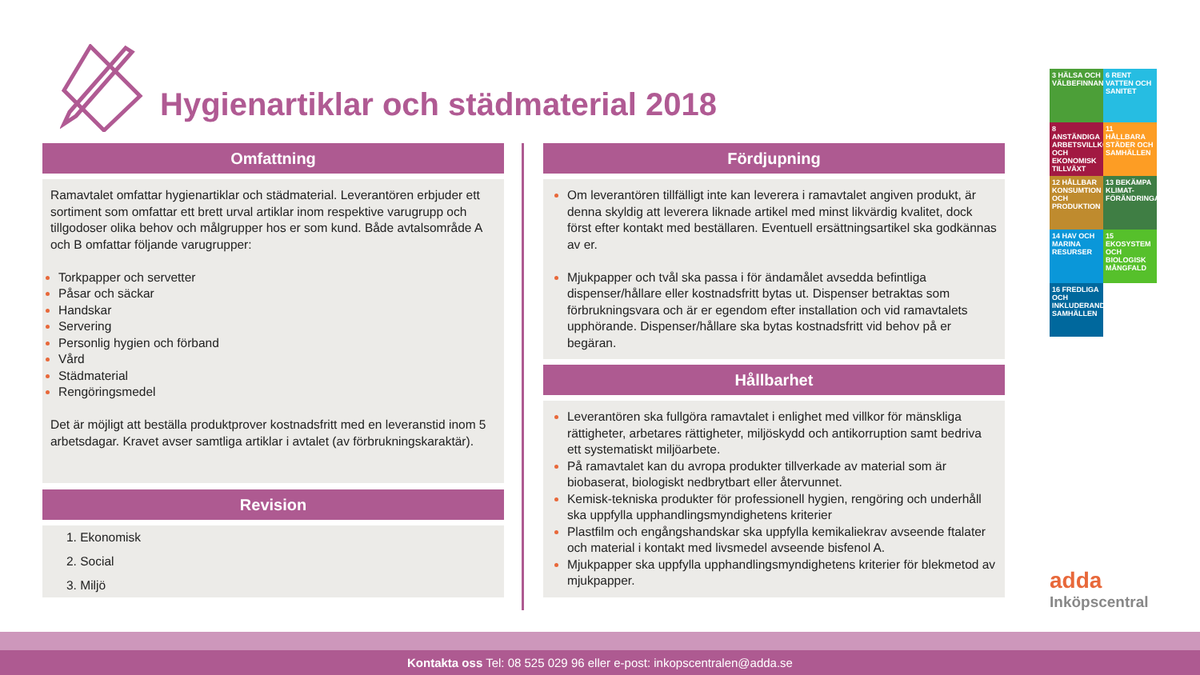Hygienartiklar och städmaterial 2018
Omfattning
Ramavtalet omfattar hygienartiklar och städmaterial. Leverantören erbjuder ett sortiment som omfattar ett brett urval artiklar inom respektive varugrupp och tillgodoser olika behov och målgrupper hos er som kund. Både avtalsområde A och B omfattar följande varugrupper:
Torkpapper och servetter
Påsar och säckar
Handskar
Servering
Personlig hygien och förband
Vård
Städmaterial
Rengöringsmedel
Det är möjligt att beställa produktprover kostnadsfritt med en leveranstid inom 5 arbetsdagar. Kravet avser samtliga artiklar i avtalet (av förbrukningskaraktär).
Revision
1. Ekonomisk
2. Social
3. Miljö
Fördjupning
Om leverantören tillfälligt inte kan leverera i ramavtalet angiven produkt, är denna skyldig att leverera liknade artikel med minst likvärdig kvalitet, dock först efter kontakt med beställaren. Eventuell ersättningsartikel ska godkännas av er.
Mjukpapper och tvål ska passa i för ändamålet avsedda befintliga dispenser/hållare eller kostnadsfritt bytas ut. Dispenser betraktas som förbrukningsvara och är er egendom efter installation och vid ramavtalets upphörande. Dispenser/hållare ska bytas kostnadsfritt vid behov på er begäran.
Hållbarhet
Leverantören ska fullgöra ramavtalet i enlighet med villkor för mänskliga rättigheter, arbetares rättigheter, miljöskydd och antikorruption samt bedriva ett systematiskt miljöarbete.
På ramavtalet kan du avropa produkter tillverkade av material som är biobaserat, biologiskt nedbrytbart eller återvunnet.
Kemisk-tekniska produkter för professionell hygien, rengöring och underhåll ska uppfylla upphandlingsmyndighetens kriterier
Plastfilm och engångshandskar ska uppfylla kemikaliekrav avseende ftalater och material i kontakt med livsmedel avseende bisfenol A.
Mjukpapper ska uppfylla upphandlingsmyndighetens kriterier för blekmetod av mjukpapper.
3 HÄLSA OCH VÄLBEFINNANDE
6 RENT VATTEN OCH SANITET
8 ANSTÄNDIGA ARBETSVILLKOR OCH EKONOMISK TILLVÄXT
11 HÅLLBARA STÄDER OCH SAMHÄLLEN
12 HÅLLBAR KONSUMTION OCH PRODUKTION
13 BEKÄMPA KLIMAT-FÖRÄNDRINGARNA
14 HAV OCH MARINA RESURSER
15 EKOSYSTEM OCH BIOLOGISK MÅNGFALD
16 FREDLIGA OCH INKLUDERANDE SAMHÄLLEN
adda
Inköpscentral
Kontakta oss Tel: 08 525 029 96 eller e-post: inkopscentralen@adda.se